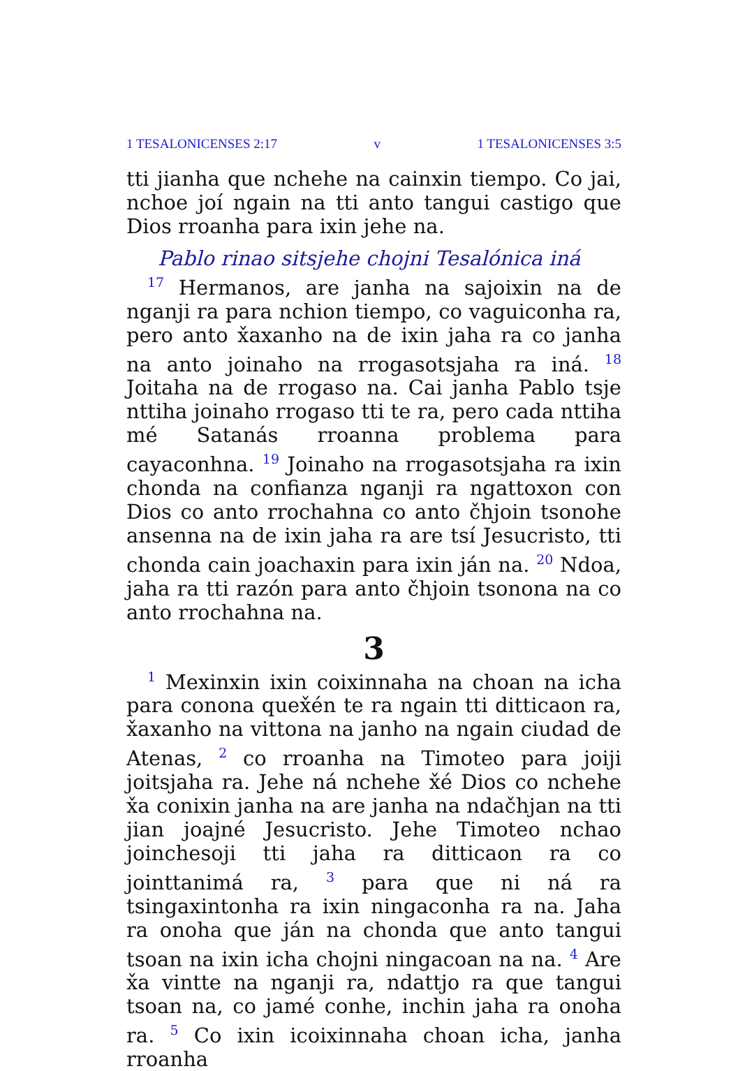1 TESALONICENSES 2:17 v 1 TESALONICENSES 3:5
tti jianha que nchehe na cainxin tiempo. Co jai, nchoe joí ngain na tti anto tangui castigo que Dios rroanha para ixin jehe na.
Pablo rinao sitsjehe chojni Tesalónica iná
<sup>17</sup> Hermanos, are janha na sajoixin na de nganji ra para nchion tiempo, co vaguiconha ra, pero anto x̌axanho na de ixin jaha ra co janha na anto joinaho na rrogasotsjaha ra iná. <sup>18</sup> Joitaha na de rrogaso na. Cai janha Pablo tsje nttiha joinaho rrogaso tti te ra, pero cada nttiha mé Satanás rroanna problema para cayaconhna. <sup>19</sup> Joinaho na rrogasotsjaha ra ixin chonda na confianza nganji ra ngattoxon con Dios co anto rrochahna co anto čhjoin tsonohe ansenna na de ixin jaha ra are tsí Jesucristo, tti chonda cain joachaxin para ixin ján na. <sup>20</sup> Ndoa, jaha ra tti razón para anto čhjoin tsonona na co anto rrochahna na.
3
<sup>1</sup> Mexinxin ixin coixinnaha na choan na icha para conona quex̌én te ra ngain tti ditticaon ra, x̌axanho na vittona na janho na ngain ciudad de Atenas, <sup>2</sup> co rroanha na Timoteo para joiji joitsjaha ra. Jehe ná nchehe x̌é Dios co nchehe x̌a conixin janha na are janha na ndačhjan na tti jian joajné Jesucristo. Jehe Timoteo nchao joinchesoji tti jaha ra ditticaon ra co jointtanimá ra, <sup>3</sup> para que ni ná ra tsingaxintonha ra ixin ningaconha ra na. Jaha ra onoha que ján na chonda que anto tangui tsoan na ixin icha chojni ningacoan na na. <sup>4</sup> Are x̌a vintte na nganji ra, ndattjo ra que tangui tsoan na, co jamé conhe, inchin jaha ra onoha ra. <sup>5</sup> Co ixin icoixinnaha choan icha, janha rroanha